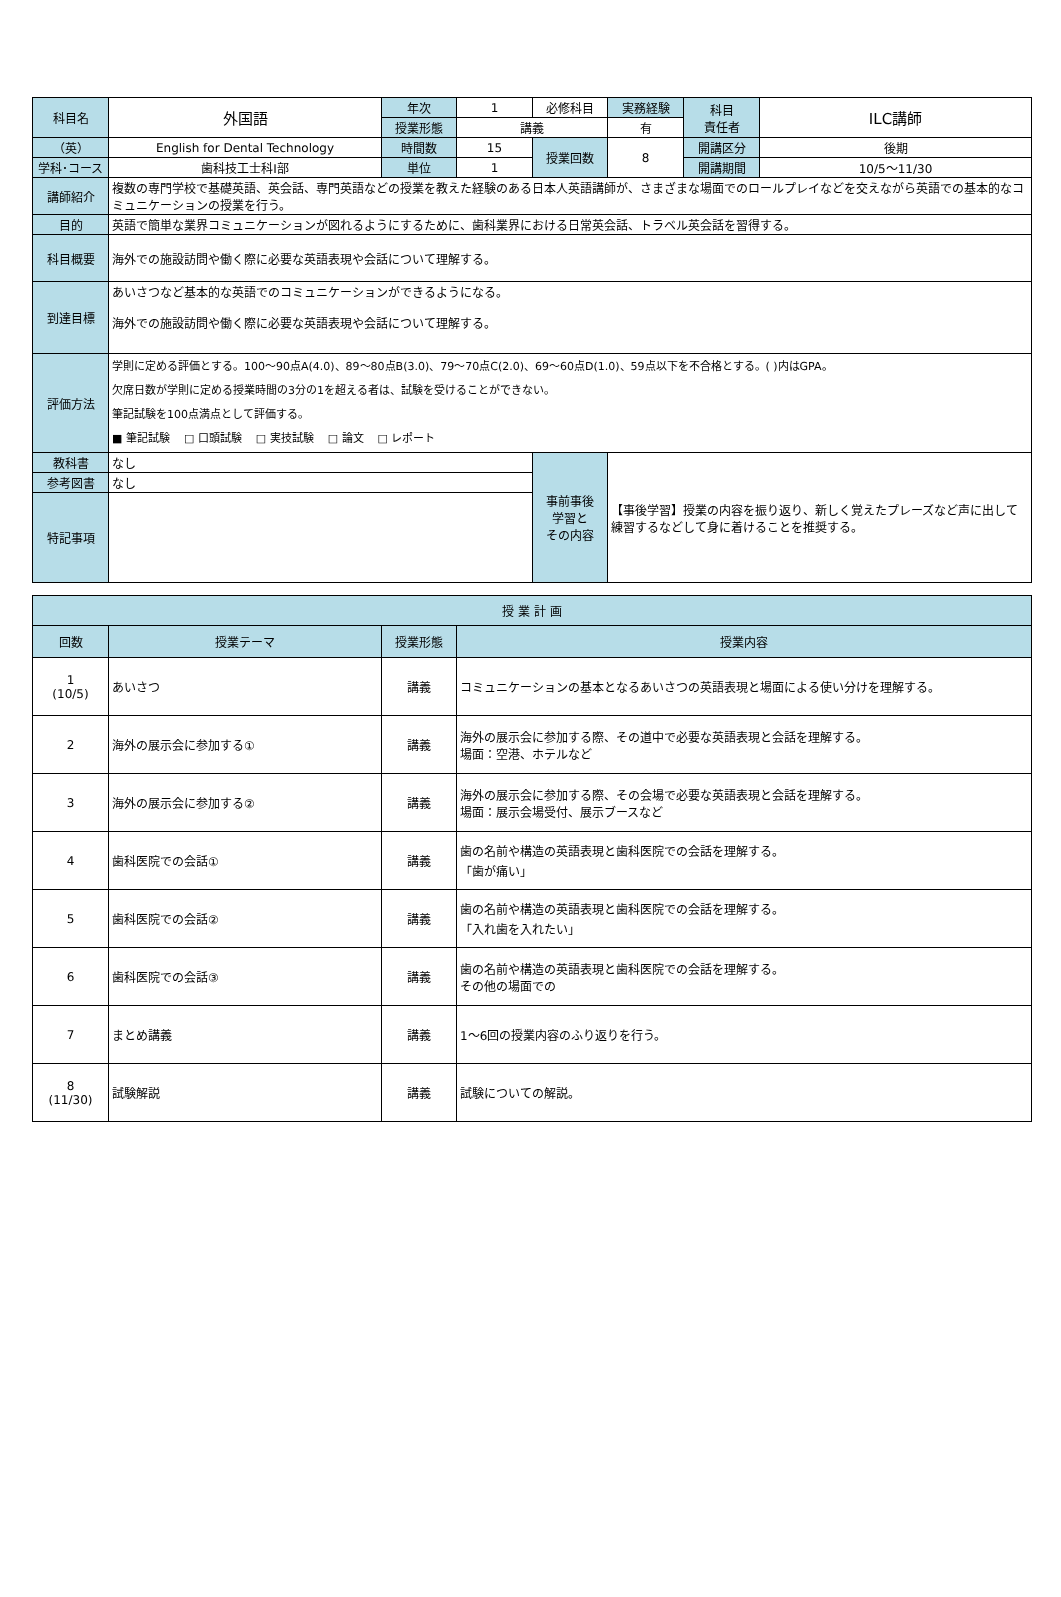| 科目名 | 外国語 | 年次 | 1 | 必修科目 | 実務経験 | 科目 責任者 | ILC講師 |
| | | 授業形態 | 講義 | | 有 | | |
| （英） | English for Dental Technology | 時間数 | 15 | 授業回数 | 8 | 開講区分 | 後期 |
| 学科･コース | 歯科技工士科Ⅰ部 | 単位 | 1 | | | 開講期間 | 10/5～11/30 |
| 講師紹介 | 複数の専門学校で基礎英語、英会話、専門英語などの授業を教えた経験のある日本人英語講師が、さまざまな場面でのロールプレイなどを交えながら英語での基本的なコミュニケーションの授業を行う。 | | | | | | |
| 目的 | 英語で簡単な業界コミュニケーションが図れるようにするために、歯科業界における日常英会話、トラベル英会話を習得する。 | | | | | | |
| 科目概要 | 海外での施設訪問や働く際に必要な英語表現や会話について理解する。 | | | | | | |
| 到達目標 | あいさつなど基本的な英語でのコミュニケーションができるようになる。 海外での施設訪問や働く際に必要な英語表現や会話について理解する。 | | | | | | |
| 評価方法 | 学則に定める評価とする。100～90点A(4.0)、89～80点B(3.0)、79～70点C(2.0)、69～60点D(1.0)、59点以下を不合格とする。( )内はGPA。 欠席日数が学則に定める授業時間の3分の1を超える者は、試験を受けることができない。 筆記試験を100点満点として評価する。 ■ 筆記試験 □ 口頭試験 □ 実技試験 □ 論文 □ レポート | | | | | | |
| 教科書 | なし | | | 事前事後 学習と その内容 | 【事後学習】授業の内容を振り返り、新しく覚えたプレーズなど声に出して練習するなどして身に着けることを推奨する。 | | |
| 参考図書 | なし | | | | | | |
| 特記事項 | | | | | | | |
| 授 業 計 画 | | | |
| --- | --- | --- | --- |
| 回数 | 授業テーマ | 授業形態 | 授業内容 |
| 1 (10/5) | あいさつ | 講義 | コミュニケーションの基本となるあいさつの英語表現と場面による使い分けを理解する。 |
| 2 | 海外の展示会に参加する① | 講義 | 海外の展示会に参加する際、その道中で必要な英語表現と会話を理解する。 場面：空港、ホテルなど |
| 3 | 海外の展示会に参加する② | 講義 | 海外の展示会に参加する際、その会場で必要な英語表現と会話を理解する。 場面：展示会場受付、展示ブースなど |
| 4 | 歯科医院での会話① | 講義 | 歯の名前や構造の英語表現と歯科医院での会話を理解する。 「歯が痛い」 |
| 5 | 歯科医院での会話② | 講義 | 歯の名前や構造の英語表現と歯科医院での会話を理解する。 「入れ歯を入れたい」 |
| 6 | 歯科医院での会話③ | 講義 | 歯の名前や構造の英語表現と歯科医院での会話を理解する。 その他の場面での |
| 7 | まとめ講義 | 講義 | 1～6回の授業内容のふり返りを行う。 |
| 8 (11/30) | 試験解説 | 講義 | 試験についての解説。 |